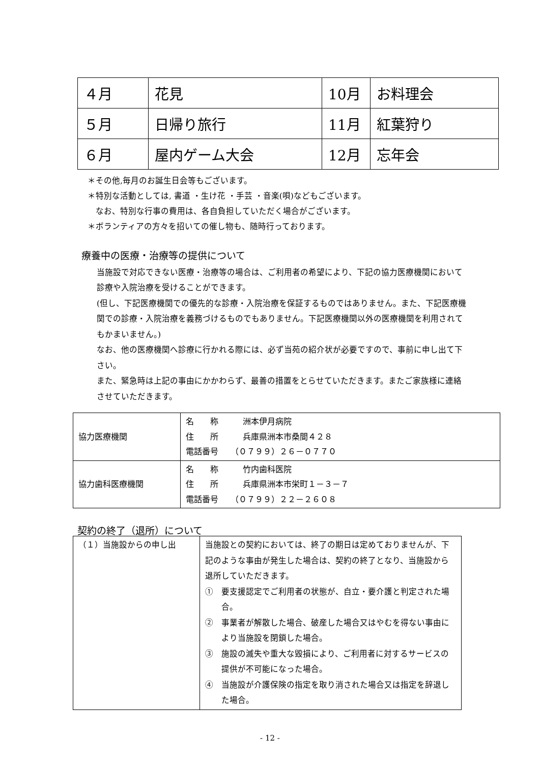| ４月 | 花見 | 10月 | お料理会 |
| ５月 | 日帰り旅行 | 11月 | 紅葉狩り |
| ６月 | 屋内ゲーム大会 | 12月 | 忘年会 |
＊その他,毎月のお誕生日会等もございます。
＊特別な活動としては, 書道 ・生け花 ・手芸 ・音楽(唄)などもございます。
　なお、特別な行事の費用は、各自負担していただく場合がございます。
＊ボランティアの方々を招いての催し物も、随時行っております。
療養中の医療・治療等の提供について
当施設で対応できない医療・治療等の場合は、ご利用者の希望により、下記の協力医療機関において診療や入院治療を受けることができます。
(但し、下記医療機関での優先的な診療・入院治療を保証するものではありません。また、下記医療機関での診療・入院治療を義務づけるものでもありません。下記医療機関以外の医療機関を利用されてもかまいません。)
なお、他の医療機関へ診療に行かれる際には、必ず当苑の紹介状が必要ですので、事前に申し出て下さい。
また、緊急時は上記の事由にかかわらず、最善の措置をとらせていただきます。またご家族様に連絡させていただきます。
| 協力医療機関 | 名 称 洲本伊月病院 住 所 兵庫県洲本市桑間４２８ 電話番号 （０７９９）２６－０７７０ |
| 協力歯科医療機関 | 名 称 竹内歯科医院 住 所 兵庫県洲本市栄町１－３－７ 電話番号 （０７９９）２２－２６０８ |
契約の終了（退所）について
| （１）当施設からの申し出 | 当施設との契約においては、終了の期日は定めておりませんが、下記のような事由が発生した場合は、契約の終了となり、当施設から退所していただきます。 ① 要支援認定でご利用者の状態が、自立・要介護と判定された場合。 ② 事業者が解散した場合、破産した場合又はやむを得ない事由により当施設を閉鎖した場合。 ③ 施設の滅失や重大な毀損により、ご利用者に対するサービスの提供が不可能になった場合。 ④ 当施設が介護保険の指定を取り消された場合又は指定を辞退した場合。 |
- 12 -